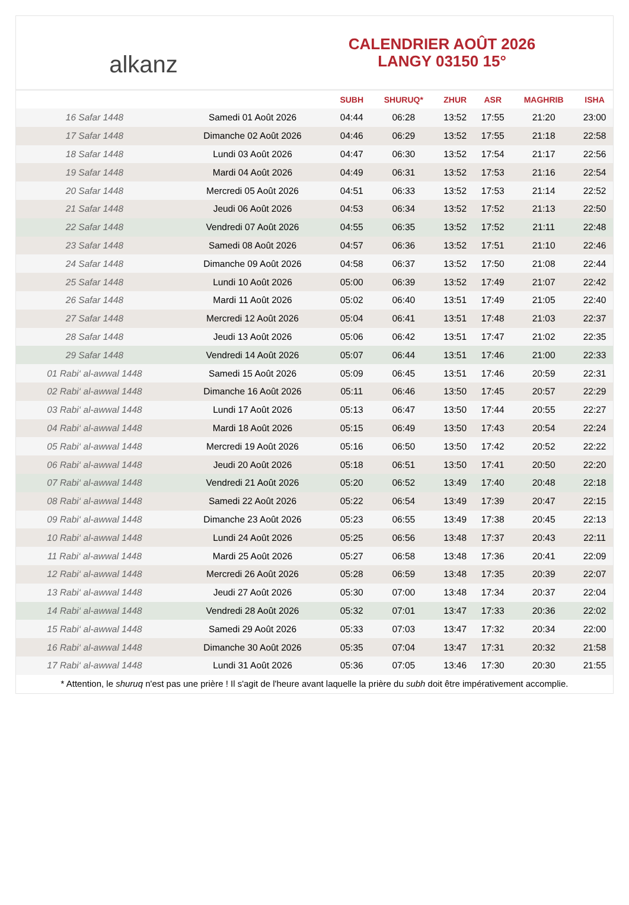alkanz
CALENDRIER AOÛT 2026
LANGY 03150 15°
| | | SUBH | SHURUQ* | ZHUR | ASR | MAGHRIB | ISHA |
| --- | --- | --- | --- | --- | --- | --- | --- |
| 16 Safar 1448 | Samedi 01 Août 2026 | 04:44 | 06:28 | 13:52 | 17:55 | 21:20 | 23:00 |
| 17 Safar 1448 | Dimanche 02 Août 2026 | 04:46 | 06:29 | 13:52 | 17:55 | 21:18 | 22:58 |
| 18 Safar 1448 | Lundi 03 Août 2026 | 04:47 | 06:30 | 13:52 | 17:54 | 21:17 | 22:56 |
| 19 Safar 1448 | Mardi 04 Août 2026 | 04:49 | 06:31 | 13:52 | 17:53 | 21:16 | 22:54 |
| 20 Safar 1448 | Mercredi 05 Août 2026 | 04:51 | 06:33 | 13:52 | 17:53 | 21:14 | 22:52 |
| 21 Safar 1448 | Jeudi 06 Août 2026 | 04:53 | 06:34 | 13:52 | 17:52 | 21:13 | 22:50 |
| 22 Safar 1448 | Vendredi 07 Août 2026 | 04:55 | 06:35 | 13:52 | 17:52 | 21:11 | 22:48 |
| 23 Safar 1448 | Samedi 08 Août 2026 | 04:57 | 06:36 | 13:52 | 17:51 | 21:10 | 22:46 |
| 24 Safar 1448 | Dimanche 09 Août 2026 | 04:58 | 06:37 | 13:52 | 17:50 | 21:08 | 22:44 |
| 25 Safar 1448 | Lundi 10 Août 2026 | 05:00 | 06:39 | 13:52 | 17:49 | 21:07 | 22:42 |
| 26 Safar 1448 | Mardi 11 Août 2026 | 05:02 | 06:40 | 13:51 | 17:49 | 21:05 | 22:40 |
| 27 Safar 1448 | Mercredi 12 Août 2026 | 05:04 | 06:41 | 13:51 | 17:48 | 21:03 | 22:37 |
| 28 Safar 1448 | Jeudi 13 Août 2026 | 05:06 | 06:42 | 13:51 | 17:47 | 21:02 | 22:35 |
| 29 Safar 1448 | Vendredi 14 Août 2026 | 05:07 | 06:44 | 13:51 | 17:46 | 21:00 | 22:33 |
| 01 Rabi‘ al-awwal 1448 | Samedi 15 Août 2026 | 05:09 | 06:45 | 13:51 | 17:46 | 20:59 | 22:31 |
| 02 Rabi‘ al-awwal 1448 | Dimanche 16 Août 2026 | 05:11 | 06:46 | 13:50 | 17:45 | 20:57 | 22:29 |
| 03 Rabi‘ al-awwal 1448 | Lundi 17 Août 2026 | 05:13 | 06:47 | 13:50 | 17:44 | 20:55 | 22:27 |
| 04 Rabi‘ al-awwal 1448 | Mardi 18 Août 2026 | 05:15 | 06:49 | 13:50 | 17:43 | 20:54 | 22:24 |
| 05 Rabi‘ al-awwal 1448 | Mercredi 19 Août 2026 | 05:16 | 06:50 | 13:50 | 17:42 | 20:52 | 22:22 |
| 06 Rabi‘ al-awwal 1448 | Jeudi 20 Août 2026 | 05:18 | 06:51 | 13:50 | 17:41 | 20:50 | 22:20 |
| 07 Rabi‘ al-awwal 1448 | Vendredi 21 Août 2026 | 05:20 | 06:52 | 13:49 | 17:40 | 20:48 | 22:18 |
| 08 Rabi‘ al-awwal 1448 | Samedi 22 Août 2026 | 05:22 | 06:54 | 13:49 | 17:39 | 20:47 | 22:15 |
| 09 Rabi‘ al-awwal 1448 | Dimanche 23 Août 2026 | 05:23 | 06:55 | 13:49 | 17:38 | 20:45 | 22:13 |
| 10 Rabi‘ al-awwal 1448 | Lundi 24 Août 2026 | 05:25 | 06:56 | 13:48 | 17:37 | 20:43 | 22:11 |
| 11 Rabi‘ al-awwal 1448 | Mardi 25 Août 2026 | 05:27 | 06:58 | 13:48 | 17:36 | 20:41 | 22:09 |
| 12 Rabi‘ al-awwal 1448 | Mercredi 26 Août 2026 | 05:28 | 06:59 | 13:48 | 17:35 | 20:39 | 22:07 |
| 13 Rabi‘ al-awwal 1448 | Jeudi 27 Août 2026 | 05:30 | 07:00 | 13:48 | 17:34 | 20:37 | 22:04 |
| 14 Rabi‘ al-awwal 1448 | Vendredi 28 Août 2026 | 05:32 | 07:01 | 13:47 | 17:33 | 20:36 | 22:02 |
| 15 Rabi‘ al-awwal 1448 | Samedi 29 Août 2026 | 05:33 | 07:03 | 13:47 | 17:32 | 20:34 | 22:00 |
| 16 Rabi‘ al-awwal 1448 | Dimanche 30 Août 2026 | 05:35 | 07:04 | 13:47 | 17:31 | 20:32 | 21:58 |
| 17 Rabi‘ al-awwal 1448 | Lundi 31 Août 2026 | 05:36 | 07:05 | 13:46 | 17:30 | 20:30 | 21:55 |
* Attention, le shuruq n'est pas une prière ! Il s'agit de l'heure avant laquelle la prière du subh doit être impérativement accomplie.